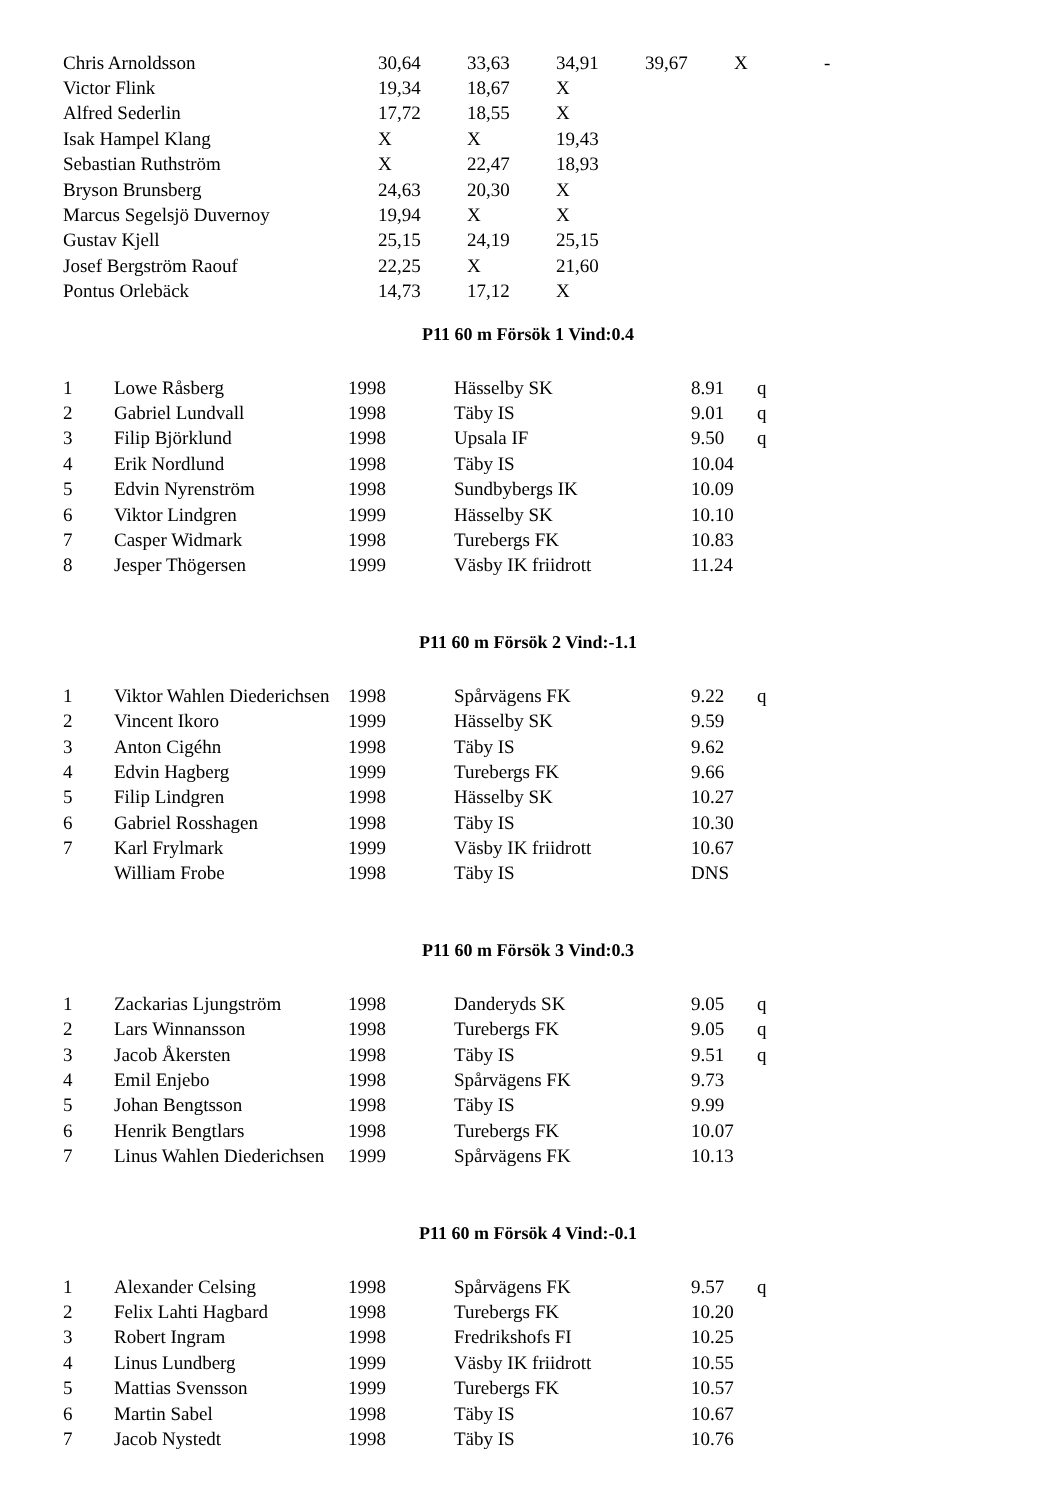| Chris Arnoldsson | 30,64 | 33,63 | 34,91 | 39,67 | X | - |
| Victor Flink | 19,34 | 18,67 | X | | | |
| Alfred Sederlin | 17,72 | 18,55 | X | | | |
| Isak Hampel Klang | X | X | 19,43 | | | |
| Sebastian Ruthström | X | 22,47 | 18,93 | | | |
| Bryson Brunsberg | 24,63 | 20,30 | X | | | |
| Marcus Segelsjö Duvernoy | 19,94 | X | X | | | |
| Gustav Kjell | 25,15 | 24,19 | 25,15 | | | |
| Josef Bergström Raouf | 22,25 | X | 21,60 | | | |
| Pontus Orlebäck | 14,73 | 17,12 | X | | | |
P11 60 m Försök 1 Vind:0.4
| 1 | Lowe Råsberg | 1998 | Hässelby SK | 8.91 | q |
| 2 | Gabriel Lundvall | 1998 | Täby IS | 9.01 | q |
| 3 | Filip Björklund | 1998 | Upsala IF | 9.50 | q |
| 4 | Erik Nordlund | 1998 | Täby IS | 10.04 | |
| 5 | Edvin Nyrenström | 1998 | Sundbybergs IK | 10.09 | |
| 6 | Viktor Lindgren | 1999 | Hässelby SK | 10.10 | |
| 7 | Casper Widmark | 1998 | Turebergs FK | 10.83 | |
| 8 | Jesper Thögersen | 1999 | Väsby IK friidrott | 11.24 | |
P11 60 m Försök 2 Vind:-1.1
| 1 | Viktor Wahlen Diederichsen | 1998 | Spårvägens FK | 9.22 | q |
| 2 | Vincent Ikoro | 1999 | Hässelby SK | 9.59 | |
| 3 | Anton Cigéhn | 1998 | Täby IS | 9.62 | |
| 4 | Edvin Hagberg | 1999 | Turebergs FK | 9.66 | |
| 5 | Filip Lindgren | 1998 | Hässelby SK | 10.27 | |
| 6 | Gabriel Rosshagen | 1998 | Täby IS | 10.30 | |
| 7 | Karl Frylmark | 1999 | Väsby IK friidrott | 10.67 | |
| | William Frobe | 1998 | Täby IS | DNS | |
P11 60 m Försök 3 Vind:0.3
| 1 | Zackarias Ljungström | 1998 | Danderyds SK | 9.05 | q |
| 2 | Lars Winnansson | 1998 | Turebergs FK | 9.05 | q |
| 3 | Jacob Åkersten | 1998 | Täby IS | 9.51 | q |
| 4 | Emil Enjebo | 1998 | Spårvägens FK | 9.73 | |
| 5 | Johan Bengtsson | 1998 | Täby IS | 9.99 | |
| 6 | Henrik Bengtlars | 1998 | Turebergs FK | 10.07 | |
| 7 | Linus Wahlen Diederichsen | 1999 | Spårvägens FK | 10.13 | |
P11 60 m Försök 4 Vind:-0.1
| 1 | Alexander Celsing | 1998 | Spårvägens FK | 9.57 | q |
| 2 | Felix Lahti Hagbard | 1998 | Turebergs FK | 10.20 | |
| 3 | Robert Ingram | 1998 | Fredrikshofs FI | 10.25 | |
| 4 | Linus Lundberg | 1999 | Väsby IK friidrott | 10.55 | |
| 5 | Mattias Svensson | 1999 | Turebergs FK | 10.57 | |
| 6 | Martin Sabel | 1998 | Täby IS | 10.67 | |
| 7 | Jacob Nystedt | 1998 | Täby IS | 10.76 | |